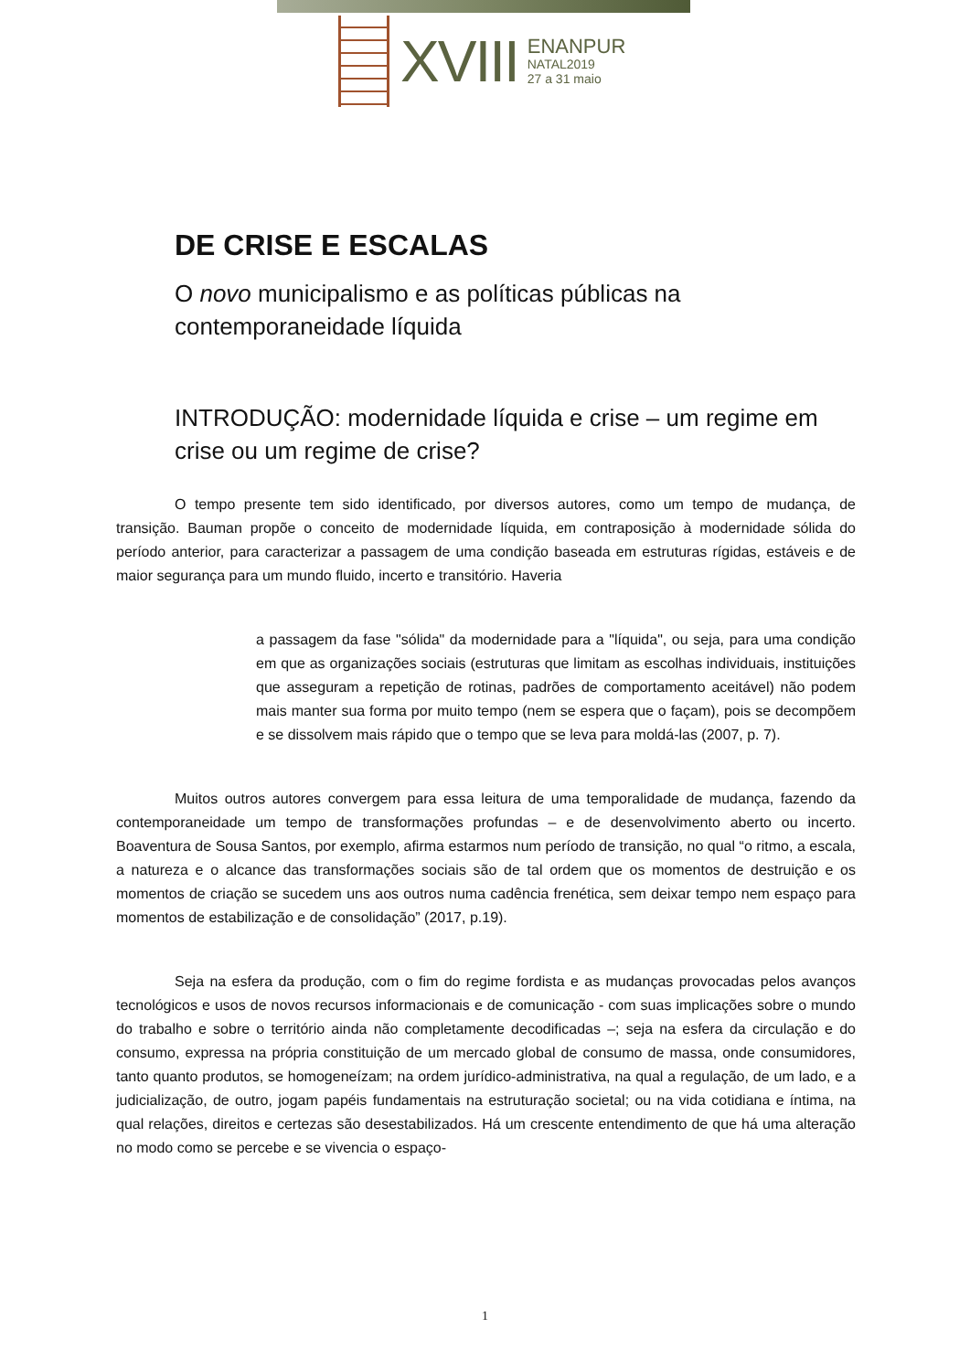XVIII
ENANPUR
NATAL2019
27 a 31 maio
DE CRISE E ESCALAS
O novo municipalismo e as políticas públicas na contemporaneidade líquida
INTRODUÇÃO: modernidade líquida e crise – um regime em crise ou um regime de crise?
O tempo presente tem sido identificado, por diversos autores, como um tempo de mudança, de transição. Bauman propõe o conceito de modernidade líquida, em contraposição à modernidade sólida do período anterior, para caracterizar a passagem de uma condição baseada em estruturas rígidas, estáveis e de maior segurança para um mundo fluido, incerto e transitório. Haveria
a passagem da fase "sólida" da modernidade para a "líquida", ou seja, para uma condição em que as organizações sociais (estruturas que limitam as escolhas individuais, instituições que asseguram a repetição de rotinas, padrões de comportamento aceitável) não podem mais manter sua forma por muito tempo (nem se espera que o façam), pois se decompõem e se dissolvem mais rápido que o tempo que se leva para moldá-las (2007, p. 7).
Muitos outros autores convergem para essa leitura de uma temporalidade de mudança, fazendo da contemporaneidade um tempo de transformações profundas – e de desenvolvimento aberto ou incerto. Boaventura de Sousa Santos, por exemplo, afirma estarmos num período de transição, no qual “o ritmo, a escala, a natureza e o alcance das transformações sociais são de tal ordem que os momentos de destruição e os momentos de criação se sucedem uns aos outros numa cadência frenética, sem deixar tempo nem espaço para momentos de estabilização e de consolidação” (2017, p.19).
Seja na esfera da produção, com o fim do regime fordista e as mudanças provocadas pelos avanços tecnológicos e usos de novos recursos informacionais e de comunicação - com suas implicações sobre o mundo do trabalho e sobre o território ainda não completamente decodificadas –; seja na esfera da circulação e do consumo, expressa na própria constituição de um mercado global de consumo de massa, onde consumidores, tanto quanto produtos, se homogeneízam; na ordem jurídico-administrativa, na qual a regulação, de um lado, e a judicialização, de outro, jogam papéis fundamentais na estruturação societal; ou na vida cotidiana e íntima, na qual relações, direitos e certezas são desestabilizados. Há um crescente entendimento de que há uma alteração no modo como se percebe e se vivencia o espaço-
1